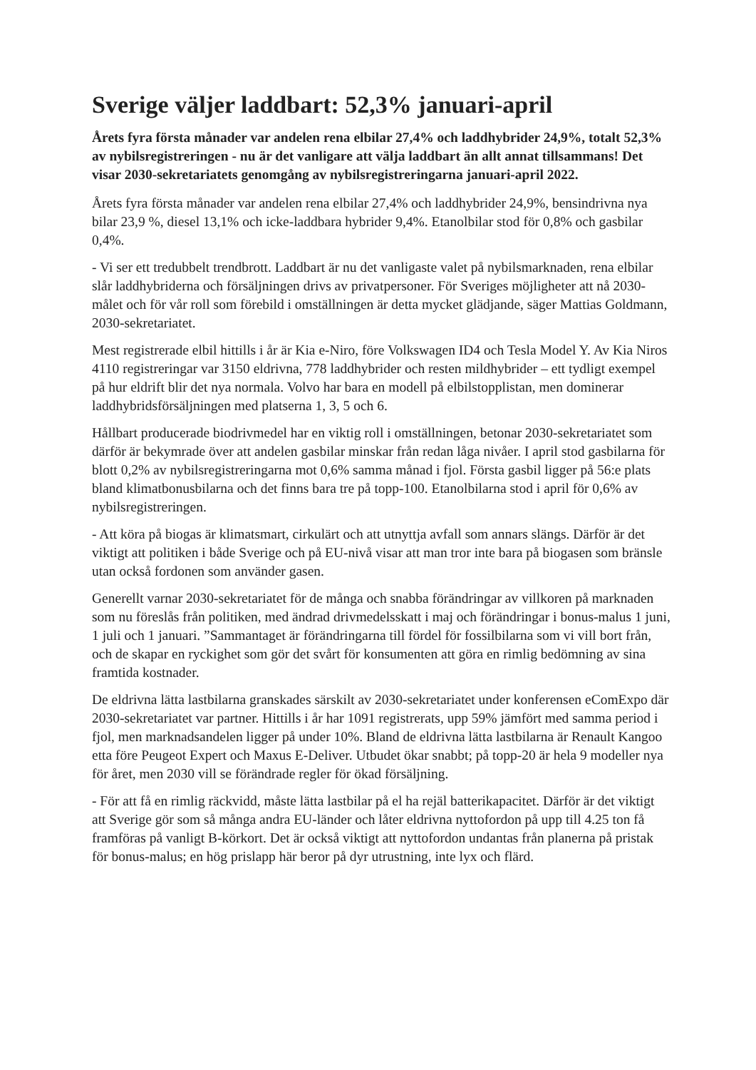Sverige väljer laddbart: 52,3% januari-april
Årets fyra första månader var andelen rena elbilar 27,4% och laddhybrider 24,9%, totalt 52,3% av nybilsregistreringen - nu är det vanligare att välja laddbart än allt annat tillsammans! Det visar 2030-sekretariatets genomgång av nybilsregistreringarna januari-april 2022.
Årets fyra första månader var andelen rena elbilar 27,4% och laddhybrider 24,9%, bensindrivna nya bilar 23,9 %, diesel 13,1% och icke-laddbara hybrider 9,4%. Etanolbilar stod för 0,8% och gasbilar 0,4%.
- Vi ser ett tredubbelt trendbrott. Laddbart är nu det vanligaste valet på nybilsmarknaden, rena elbilar slår laddhybriderna och försäljningen drivs av privatpersoner. För Sveriges möjligheter att nå 2030-målet och för vår roll som förebild i omställningen är detta mycket glädjande, säger Mattias Goldmann, 2030-sekretariatet.
Mest registrerade elbil hittills i år är Kia e-Niro, före Volkswagen ID4 och Tesla Model Y. Av Kia Niros 4110 registreringar var 3150 eldrivna, 778 laddhybrider och resten mildhybrider – ett tydligt exempel på hur eldrift blir det nya normala. Volvo har bara en modell på elbilstopplistan, men dominerar laddhybridsförsäljningen med platserna 1, 3, 5 och 6.
Hållbart producerade biodrivmedel har en viktig roll i omställningen, betonar 2030-sekretariatet som därför är bekymrade över att andelen gasbilar minskar från redan låga nivåer. I april stod gasbilarna för blott 0,2% av nybilsregistreringarna mot 0,6% samma månad i fjol. Första gasbil ligger på 56:e plats bland klimatbonusbilarna och det finns bara tre på topp-100. Etanolbilarna stod i april för 0,6% av nybilsregistreringen.
- Att köra på biogas är klimatsmart, cirkulärt och att utnyttja avfall som annars slängs. Därför är det viktigt att politiken i både Sverige och på EU-nivå visar att man tror inte bara på biogasen som bränsle utan också fordonen som använder gasen.
Generellt varnar 2030-sekretariatet för de många och snabba förändringar av villkoren på marknaden som nu föreslås från politiken, med ändrad drivmedelsskatt i maj och förändringar i bonus-malus 1 juni, 1 juli och 1 januari. ”Sammantaget är förändringarna till fördel för fossilbilarna som vi vill bort från, och de skapar en ryckighet som gör det svårt för konsumenten att göra en rimlig bedömning av sina framtida kostnader.
De eldrivna lätta lastbilarna granskades särskilt av 2030-sekretariatet under konferensen eComExpo där 2030-sekretariatet var partner. Hittills i år har 1091 registrerats, upp 59% jämfört med samma period i fjol, men marknadsandelen ligger på under 10%. Bland de eldrivna lätta lastbilarna är Renault Kangoo etta före Peugeot Expert och Maxus E-Deliver. Utbudet ökar snabbt; på topp-20 är hela 9 modeller nya för året, men 2030 vill se förändrade regler för ökad försäljning.
- För att få en rimlig räckvidd, måste lätta lastbilar på el ha rejäl batterikapacitet. Därför är det viktigt att Sverige gör som så många andra EU-länder och låter eldrivna nyttofordon på upp till 4.25 ton få framföras på vanligt B-körkort. Det är också viktigt att nyttofordon undantas från planerna på pristak för bonus-malus; en hög prislapp här beror på dyr utrustning, inte lyx och flärd.